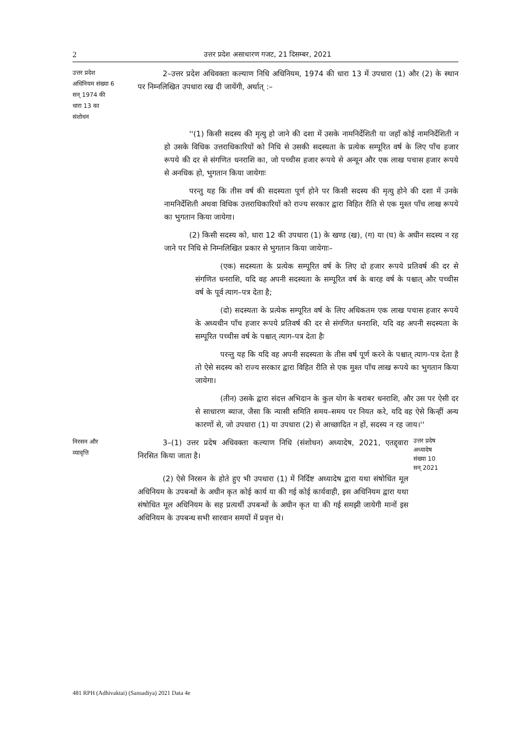2 उत्तर प्रदेश असाधारण गजट, 21 दिसम्बर, 2021
उत्तर प्रदेश
अधिनियम संख्या 6
सन् 1974 की
धारा 13 का
संशोधन
2–उत्तर प्रदेश अधिवक्ता कल्याण निधि अधिनियम, 1974 की धारा 13 में उपधारा (1) और (2) के स्थान पर निम्नलिखित उपधारा रख दी जायेंगी, अर्थात् :–
''(1) किसी सदस्य की मृत्यु हो जाने की दशा में उसके नामनिर्देशिती या जहाँ कोई नामनिर्देशिती न हो उसके विधिक उत्तराधिकारियों को निधि से उसकी सदस्यता के प्रत्येक सम्पूरित वर्ष के लिए पाँच हजार रूपये की दर से संगणित धनराशि का, जो पच्चीस हजार रूपये से अन्यून और एक लाख पचास हजार रूपये से अनधिक हो, भुगतान किया जायेगाः
परन्तु यह कि तीस वर्ष की सदस्यता पूर्ण होने पर किसी सदस्य की मृत्यु होने की दशा में उनके नामनिर्देशिती अथवा विधिक उत्तराधिकारियों को राज्य सरकार द्वारा विहित रीति से एक मुश्त पाँच लाख रूपये का भुगतान किया जायेगा।
(2) किसी सदस्य को, धारा 12 की उपधारा (1) के खण्ड (ख), (ग) या (घ) के अधीन सदस्य न रह जाने पर निधि से निम्नलिखित प्रकार से भुगतान किया जायेगाः–
(एक) सदस्यता के प्रत्येक सम्पूरित वर्ष के लिए दो हजार रूपये प्रतिवर्ष की दर से संगणित धनराशि, यदि वह अपनी सदस्यता के सम्पूरित वर्ष के बारह वर्ष के पश्चात् और पच्चीस वर्ष के पूर्व त्याग–पत्र देता है;
(दो) सदस्यता के प्रत्येक सम्पूरित वर्ष के लिए अधिकतम एक लाख पचास हजार रूपये के अध्यधीन पाँच हजार रूपये प्रतिवर्ष की दर से संगणित धनराशि, यदि वह अपनी सदस्यता के सम्पूरित पच्चीस वर्ष के पश्चात् त्याग–पत्र देता हैः
परन्तु यह कि यदि वह अपनी सदस्यता के तीस वर्ष पूर्ण करने के पश्चात् त्याग–पत्र देता है तो ऐसे सदस्य को राज्य सरकार द्वारा विहित रीति से एक मुश्त पाँच लाख रूपये का भुगतान किया जायेगा।
(तीन) उसके द्वारा संदत्त अभिदान के कुल योग के बराबर धनराशि, और उस पर ऐसी दर से साधारण ब्याज, जैसा कि न्यासी समिति समय–समय पर नियत करे, यदि वह ऐसे किन्हीं अन्य कारणों से, जो उपधारा (1) या उपधारा (2) से आच्छादित न हों, सदस्य न रह जाय।''
निरसन और
व्यावृत्ति
3–(1) उत्तर प्रदेष अधिवक्ता कल्याण निधि (संशोधन) अध्यादेष, 2021, एतद्द्वारा निरसित किया जाता है।
(2) ऐसे निरसन के होते हुए भी उपधारा (1) में निर्दिष्ट अध्यादेष द्वारा यथा संषोधित मूल अधिनियम के उपबन्धों के अधीन कृत कोई कार्य या की गई कोई कार्यवाही, इस अधिनियम द्वारा यथा संषोधित मूल अधिनियम के सह प्रत्यर्थी उपबन्धों के अधीन कृत या की गई समझी जायेगी मानों इस अधिनियम के उपबन्ध सभी सारवान समयों में प्रवृत्त थे।
उत्तर प्रदेष
अध्यादेष
संख्या 10
सन् 2021
481 RPH (Adhivaktai) (Sansadiya) 2021 Data 4e